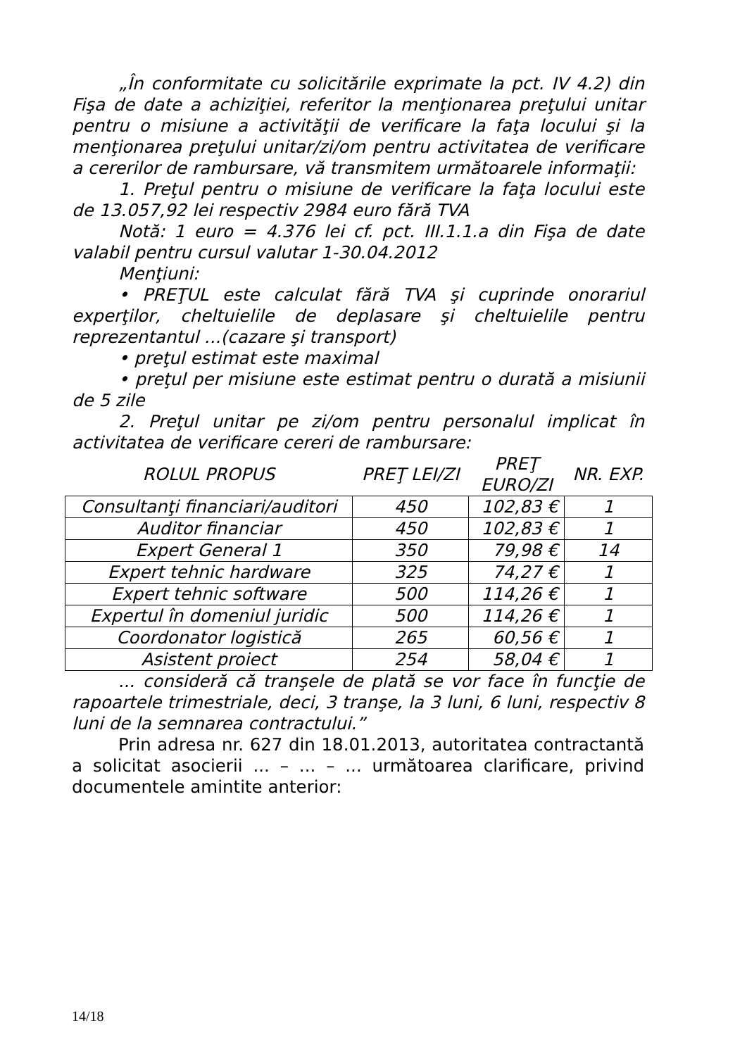„În conformitate cu solicitările exprimate la pct. IV 4.2) din Fişa de date a achiziţiei, referitor la menţionarea preţului unitar pentru o misiune a activităţii de verificare la faţa locului şi la menţionarea preţului unitar/zi/om pentru activitatea de verificare a cererilor de rambursare, vă transmitem următoarele informaţii:
1. Preţul pentru o misiune de verificare la faţa locului este de 13.057,92 lei respectiv 2984 euro fără TVA
Notă: 1 euro = 4.376 lei cf. pct. III.1.1.a din Fişa de date valabil pentru cursul valutar 1-30.04.2012
Menţiuni:
• PREŢUL este calculat fără TVA şi cuprinde onorariul experţilor, cheltuielile de deplasare şi cheltuielile pentru reprezentantul ...(cazare şi transport)
• preţul estimat este maximal
• preţul per misiune este estimat pentru o durată a misiunii de 5 zile
2. Preţul unitar pe zi/om pentru personalul implicat în activitatea de verificare cereri de rambursare:
| ROLUL PROPUS | PREŢ LEI/ZI | PREŢ EURO/ZI | NR. EXP. |
| --- | --- | --- | --- |
| Consultanţi financiari/auditori | 450 | 102,83 € | 1 |
| Auditor financiar | 450 | 102,83 € | 1 |
| Expert General 1 | 350 | 79,98 € | 14 |
| Expert tehnic hardware | 325 | 74,27 € | 1 |
| Expert tehnic software | 500 | 114,26 € | 1 |
| Expertul în domeniul juridic | 500 | 114,26 € | 1 |
| Coordonator logistică | 265 | 60,56 € | 1 |
| Asistent proiect | 254 | 58,04 € | 1 |
... consideră că tranşele de plată se vor face în funcţie de rapoartele trimestriale, deci, 3 tranşe, la 3 luni, 6 luni, respectiv 8 luni de la semnarea contractului.”
Prin adresa nr. 627 din 18.01.2013, autoritatea contractantă a solicitat asocierii ... – ... – ... următoarea clarificare, privind documentele amintite anterior:
14/18